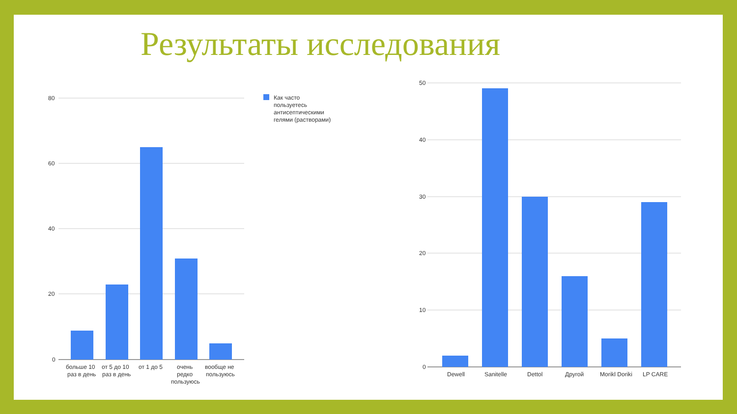Результаты исследования
80
60
40
20
0
больше 10
раз в день
от 5 до 10
раз в день
от 1 до 5
очень
редко
пользуюсь
вообще не
пользуюсь
Как часто
пользуетесь
антисептическими
гелями (растворами)
50
40
30
20
10
0
Dewell
Sanitelle
Dettol
Другой
Morikl Doriki
LP CARE